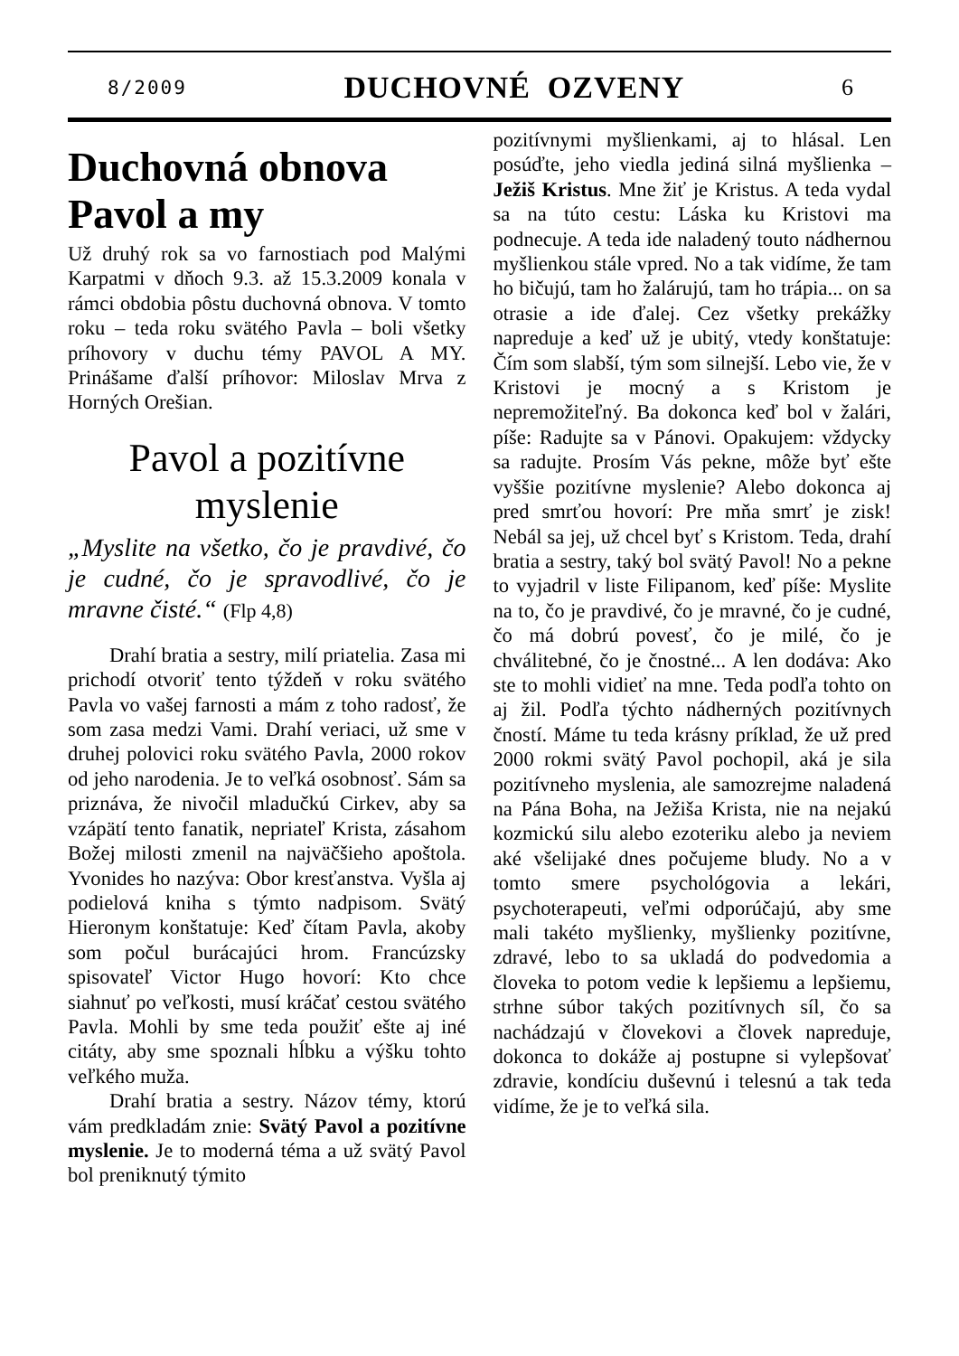8/2009 DUCHOVNÉ OZVENY 6
Duchovná obnova Pavol a my
Už druhý rok sa vo farnostiach pod Malými Karpatmi v dňoch 9.3. až 15.3.2009 konala v rámci obdobia pôstu duchovná obnova. V tomto roku – teda roku svätého Pavla – boli všetky príhovory v duchu témy PAVOL A MY. Prinášame ďalší príhovor: Miloslav Mrva z Horných Orešian.
Pavol a pozitívne myslenie
„Myslite na všetko, čo je pravdivé, čo je cudné, čo je spravodlivé, čo je mravne čisté.“ (Flp 4,8)
Drahí bratia a sestry, milí priatelia. Zasa mi prichodí otvoriť tento týždeň v roku svätého Pavla vo vašej farnosti a mám z toho radosť, že som zasa medzi Vami. Drahí veriaci, už sme v druhej polovici roku svätého Pavla, 2000 rokov od jeho narodenia. Je to veľká osobnosť. Sám sa priznáva, že nivočil mladučkú Cirkev, aby sa vzápätí tento fanatik, nepriateľ Krista, zásahom Božej milosti zmenil na najväčšieho apoštola. Yvonides ho nazýva: Obor kresťanstva. Vyšla aj podielová kniha s týmto nadpisom. Svätý Hieronym konštatuje: Keď čítam Pavla, akoby som počul burácajúci hrom. Francúzsky spisovateľ Victor Hugo hovorí: Kto chce siahnuť po veľkosti, musí kráčať cestou svätého Pavla. Mohli by sme teda použiť ešte aj iné citáty, aby sme spoznali hĺbku a výšku tohto veľkého muža.
Drahí bratia a sestry. Názov témy, ktorú vám predkladám znie: Svätý Pavol a pozitívne myslenie. Je to moderná téma a už svätý Pavol bol preniknutý týmito
pozitívnymi myšlienkami, aj to hlásal. Len posúďte, jeho viedla jediná silná myšlienka – Ježiš Kristus. Mne žiť je Kristus. A teda vydal sa na túto cestu: Láska ku Kristovi ma podnecuje. A teda ide naladený touto nádhernou myšlienkou stále vpred. No a tak vidíme, že tam ho bičujú, tam ho žalárujú, tam ho trápia... on sa otrasie a ide ďalej. Cez všetky prekážky napreduje a keď už je ubitý, vtedy konštatuje: Čím som slabší, tým som silnejší. Lebo vie, že v Kristovi je mocný a s Kristom je nepremožiteľný. Ba dokonca keď bol v žalári, píše: Radujte sa v Pánovi. Opakujem: vždycky sa radujte. Prosím Vás pekne, môže byť ešte vyššie pozitívne myslenie? Alebo dokonca aj pred smrťou hovorí: Pre mňa smrť je zisk! Nebál sa jej, už chcel byť s Kristom. Teda, drahí bratia a sestry, taký bol svätý Pavol! No a pekne to vyjadril v liste Filipanom, keď píše: Myslite na to, čo je pravdivé, čo je mravné, čo je cudné, čo má dobrú povesť, čo je milé, čo je chválitebné, čo je čnostné... A len dodáva: Ako ste to mohli vidieť na mne. Teda podľa tohto on aj žil. Podľa týchto nádherných pozitívnych čností. Máme tu teda krásny príklad, že už pred 2000 rokmi svätý Pavol pochopil, aká je sila pozitívneho myslenia, ale samozrejme naladená na Pána Boha, na Ježiša Krista, nie na nejakú kozmickú silu alebo ezoteriku alebo ja neviem aké všelijaké dnes počujeme bludy. No a v tomto smere psychológovia a lekári, psychoterapeuti, veľmi odporúčajú, aby sme mali takéto myšlienky, myšlienky pozitívne, zdravé, lebo to sa ukladá do podvedomia a človeka to potom vedie k lepšiemu a lepšiemu, strhne súbor takých pozitívnych síl, čo sa nachádzajú v človekovi a človek napreduje, dokonca to dokáže aj postupne si vylepšovať zdravie, kondíciu duševnú i telesnú a tak teda vidíme, že je to veľká sila.